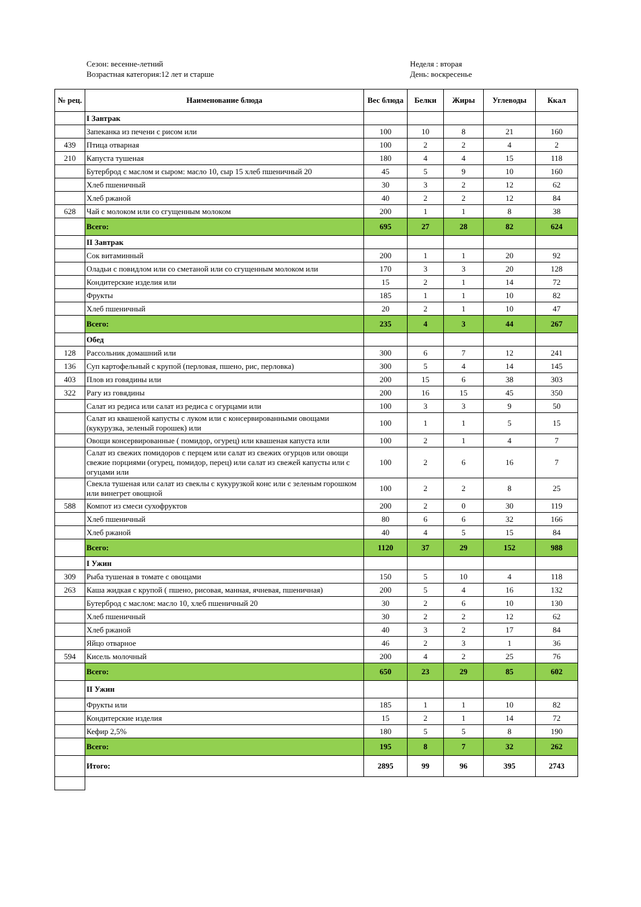Сезон: весенне-летний
Возрастная категория:12 лет и старше
Неделя : вторая
День: воскресенье
| № рец. | Наименование блюда | Вес блюда | Белки | Жиры | Углеводы | Ккал |
| --- | --- | --- | --- | --- | --- | --- |
| | I Завтрак | | | | | |
| | Запеканка из печени с рисом или | 100 | 10 | 8 | 21 | 160 |
| 439 | Птица отварная | 100 | 2 | 2 | 4 | 2 |
| 210 | Капуста тушеная | 180 | 4 | 4 | 15 | 118 |
| | Бутерброд с маслом и сыром: масло 10, сыр 15 хлеб пшеничный 20 | 45 | 5 | 9 | 10 | 160 |
| | Хлеб пшеничный | 30 | 3 | 2 | 12 | 62 |
| | Хлеб ржаной | 40 | 2 | 2 | 12 | 84 |
| 628 | Чай с молоком или со сгущенным молоком | 200 | 1 | 1 | 8 | 38 |
| | Всего: | 695 | 27 | 28 | 82 | 624 |
| | II Завтрак | | | | | |
| | Сок витаминный | 200 | 1 | 1 | 20 | 92 |
| | Оладьи с повидлом или со сметаной или со сгущенным молоком или | 170 | 3 | 3 | 20 | 128 |
| | Кондитерские изделия или | 15 | 2 | 1 | 14 | 72 |
| | Фрукты | 185 | 1 | 1 | 10 | 82 |
| | Хлеб пшеничный | 20 | 2 | 1 | 10 | 47 |
| | Всего: | 235 | 4 | 3 | 44 | 267 |
| | Обед | | | | | |
| 128 | Рассольник домашний или | 300 | 6 | 7 | 12 | 241 |
| 136 | Суп картофельный с крупой (перловая, пшено, рис, перловка) | 300 | 5 | 4 | 14 | 145 |
| 403 | Плов из говядины или | 200 | 15 | 6 | 38 | 303 |
| 322 | Рагу из говядины | 200 | 16 | 15 | 45 | 350 |
| | Салат из редиса или салат из редиса с огурцами или | 100 | 3 | 3 | 9 | 50 |
| | Салат из квашеной капусты с луком или с консервированными овощами (кукурузка, зеленый горошек) или | 100 | 1 | 1 | 5 | 15 |
| | Овощи консервированные ( помидор, огурец) или квашеная капуста или | 100 | 2 | 1 | 4 | 7 |
| | Салат из свежих помидоров с перцем или салат из свежих огурцов или овощи свежие порциями (огурец, помидор, перец) или салат из свежей капусты или с огуцами или | 100 | 2 | 6 | 16 | 7 |
| | Свекла тушеная или салат из свеклы с кукурузкой конс или с зеленым горошком или винегрет овощной | 100 | 2 | 2 | 8 | 25 |
| 588 | Компот из смеси сухофруктов | 200 | 2 | 0 | 30 | 119 |
| | Хлеб пшеничный | 80 | 6 | 6 | 32 | 166 |
| | Хлеб ржаной | 40 | 4 | 5 | 15 | 84 |
| | Всего: | 1120 | 37 | 29 | 152 | 988 |
| | I Ужин | | | | | |
| 309 | Рыба тушеная в томате с овощами | 150 | 5 | 10 | 4 | 118 |
| 263 | Каша жидкая с крупой ( пшено, рисовая, манная, ячневая, пшеничная) | 200 | 5 | 4 | 16 | 132 |
| | Бутерброд с маслом: масло 10, хлеб пшеничный 20 | 30 | 2 | 6 | 10 | 130 |
| | Хлеб пшеничный | 30 | 2 | 2 | 12 | 62 |
| | Хлеб ржаной | 40 | 3 | 2 | 17 | 84 |
| | Яйцо отварное | 46 | 2 | 3 | 1 | 36 |
| 594 | Кисель молочный | 200 | 4 | 2 | 25 | 76 |
| | Всего: | 650 | 23 | 29 | 85 | 602 |
| | II Ужин | | | | | |
| | Фрукты или | 185 | 1 | 1 | 10 | 82 |
| | Кондитерские изделия | 15 | 2 | 1 | 14 | 72 |
| | Кефир 2,5% | 180 | 5 | 5 | 8 | 190 |
| | Всего: | 195 | 8 | 7 | 32 | 262 |
| | Итого: | 2895 | 99 | 96 | 395 | 2743 |